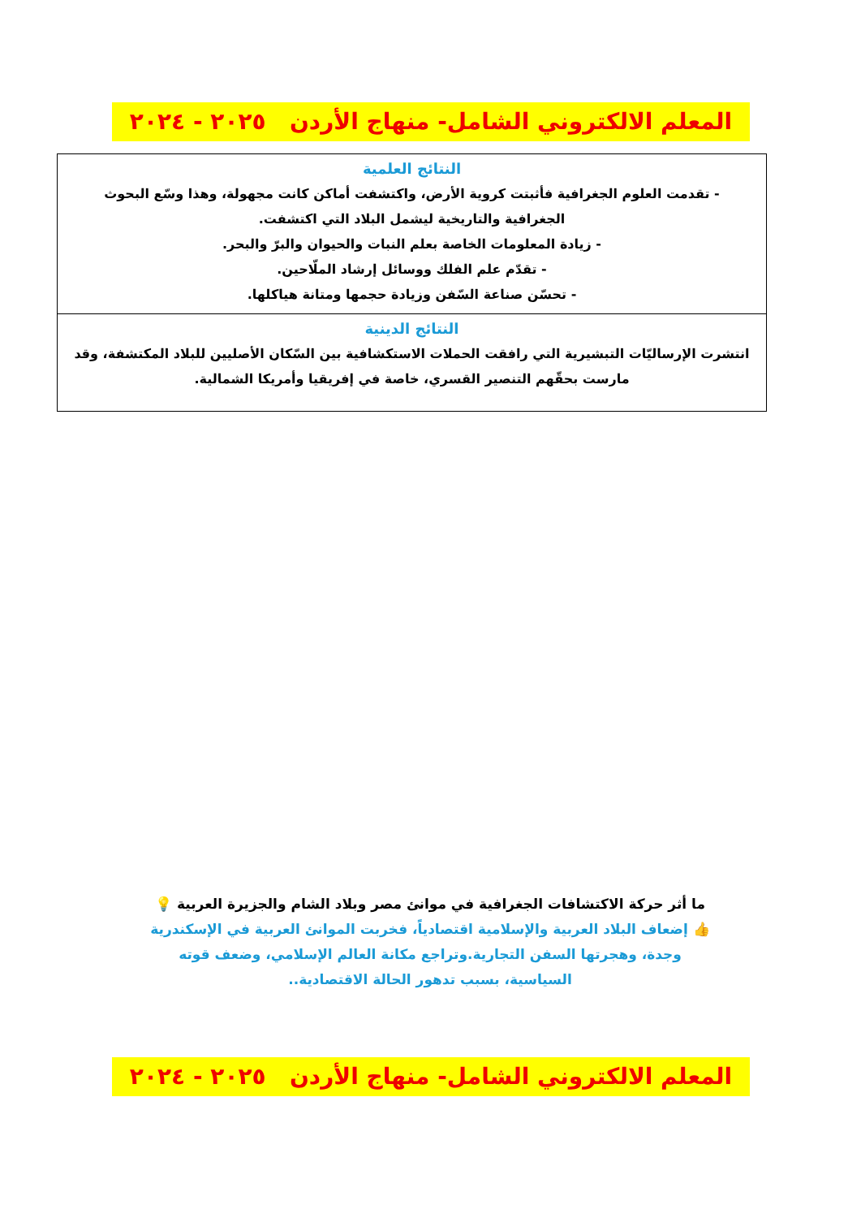المعلم الالكتروني الشامل- منهاج الأردن ٢٠٢٥ - ٢٠٢٤
| النتائج العلمية - تقدمت العلوم الجغرافية فأثبتت كروية الأرض، واكتشفت أماكن كانت مجهولة، وهذا وسّع البحوث الجغرافية والتاريخية ليشمل البلاد التي اكتشفت. - زيادة المعلومات الخاصة بعلم النبات والحيوان والبرّ والبحر. - تقدّم علم الفلك ووسائل إرشاد الملّاحين. - تحسّن صناعة السّفن وزيادة حجمها ومتانة هياكلها. |
| النتائج الدينية انتشرت الإرساليّات التبشيرية التي رافقت الحملات الاستكشافية بين السّكان الأصليين للبلاد المكتشفة، وقد مارست بحقّهم التنصير القسري، خاصة في إفريقيا وأمريكا الشمالية. |
ما أثر حركة الاكتشافات الجغرافية في موانئ مصر وبلاد الشام والجزيرة العربية 💡
👍 إضعاف البلاد العربية والإسلامية اقتصادياً، فخربت الموانئ العربية في الإسكندرية وجدة، وهجرتها السفن التجارية.وتراجع مكانة العالم الإسلامي، وضعف قوته السياسية، بسبب تدهور الحالة الاقتصادية..
المعلم الالكتروني الشامل- منهاج الأردن ٢٠٢٥ - ٢٠٢٤